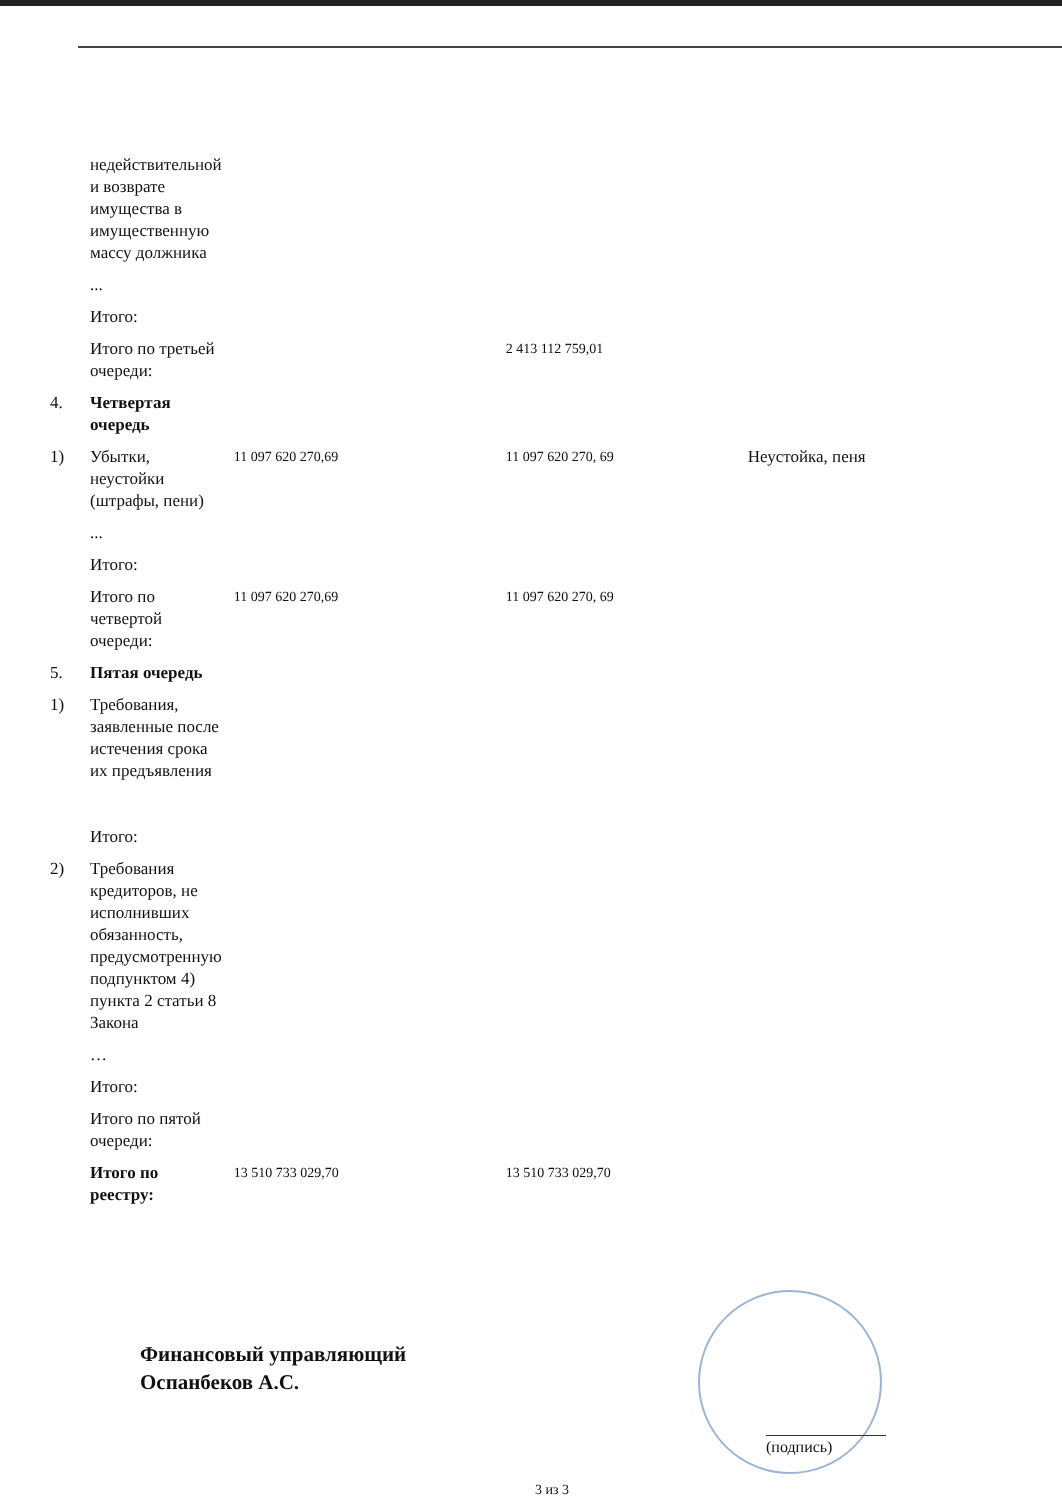| | недействительной и возврате имущества в имущественную массу должника | | | |
| | ... | | | |
| | Итого: | | | |
| | Итого по третьей очереди: | | 2 413 112 759,01 | |
| 4. | Четвертая очередь | | | |
| 1) | Убытки, неустойки (штрафы, пени) | 11 097 620 270,69 | 11 097 620 270, 69 | Неустойка, пеня |
| | ... | | | |
| | Итого: | | | |
| | Итого по четвертой очереди: | 11 097 620 270,69 | 11 097 620 270, 69 | |
| 5. | Пятая очередь | | | |
| 1) | Требования, заявленные после истечения срока их предъявления | | | |
| | Итого: | | | |
| 2) | Требования кредиторов, не исполнивших обязанность, предусмотренную подпунктом 4) пункта 2 статьи 8 Закона | | | |
| | … | | | |
| | Итого: | | | |
| | Итого по пятой очереди: | | | |
| | Итого по реестру: | 13 510 733 029,70 | 13 510 733 029,70 | |
Финансовый управляющий
Оспанбеков А.С.
(подпись)
3 из 3